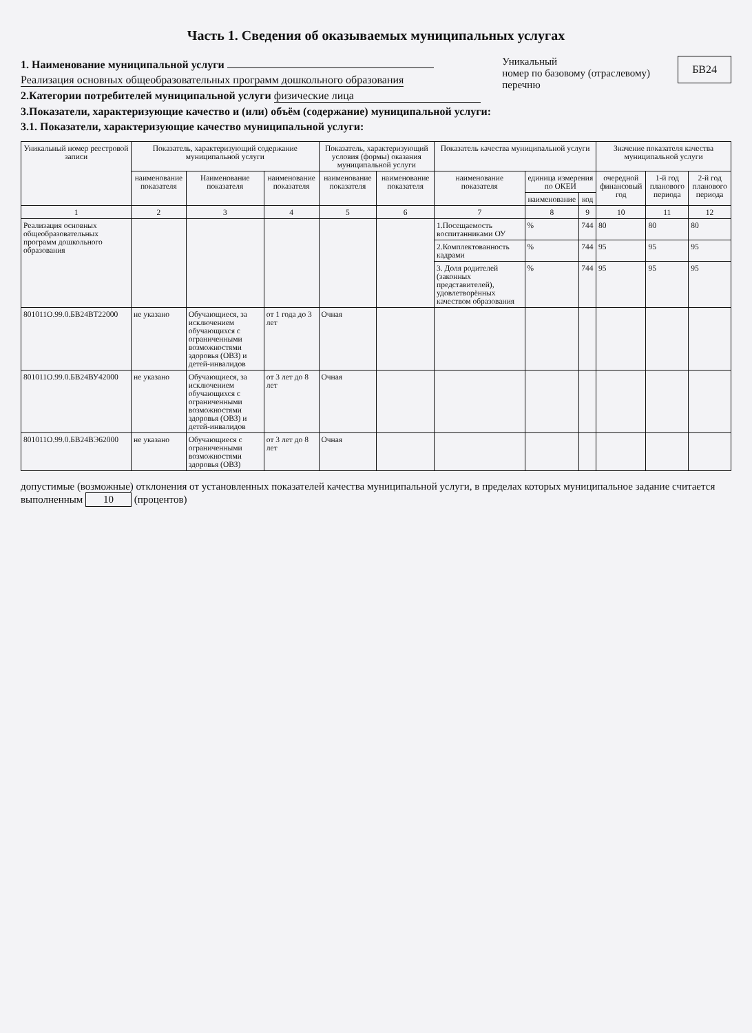Часть 1. Сведения об оказываемых муниципальных услугах
1. Наименование муниципальной услуги
Реализация основных общеобразовательных программ дошкольного образования
2.Категории потребителей муниципальной услуги физические лица
3.Показатели, характеризующие качество и (или) объём (содержание) муниципальной услуги:
3.1. Показатели, характеризующие качество муниципальной услуги:
Уникальный
номер по базовому (отраслевому) перечню
БВ24
| Уникальный номер реестровой записи | Показатель, характеризующий содержание муниципальной услуги | | | Показатель, характеризующий условия (формы) оказания муниципальной услуги | | Показатель качества муниципальной услуги | | | Значение показателя качества муниципальной услуги | | |
| --- | --- | --- | --- | --- | --- | --- | --- | --- | --- | --- | --- |
| | наименование показателя | Наименование показателя | наименование показателя | наименование показателя | наименование показателя | наименование показателя | единица измерения по ОКЕИ | | очередной финансовый год | 1-й год планового периода | 2-й год планового периода |
| | | | | | | | наименование | код | | | |
| 1 | 2 | 3 | 4 | 5 | 6 | 7 | 8 | 9 | 10 | 11 | 12 |
| Реализация основных общеобразовательных программ дошкольного образования | | | | | | 1.Посещаемость воспитанниками ОУ | % | 744 | 80 | 80 | 80 |
| | | | | | | 2.Комплектованность кадрами | % | 744 | 95 | 95 | 95 |
| | | | | | | 3. Доля родителей (законных представителей), удовлетворённых качеством образования | % | 744 | 95 | 95 | 95 |
| 801011О.99.0.БВ24ВТ22000 | не указано | Обучающиеся, за исключением обучающихся с ограниченными возможностями здоровья (ОВЗ) и детей-инвалидов | от 1 года до 3 лет | Очная | | | | | | | |
| 801011О.99.0.БВ24ВУ42000 | не указано | Обучающиеся, за исключением обучающихся с ограниченными возможностями здоровья (ОВЗ) и детей-инвалидов | от 3 лет до 8 лет | Очная | | | | | | | |
| 801011О.99.0.БВ24ВЭ62000 | не указано | Обучающиеся с ограниченными возможностями здоровья (ОВЗ) | от 3 лет до 8 лет | Очная | | | | | | | |
допустимые (возможные) отклонения от установленных показателей качества муниципальной услуги, в пределах которых муниципальное задание считается выполненным 10 (процентов)